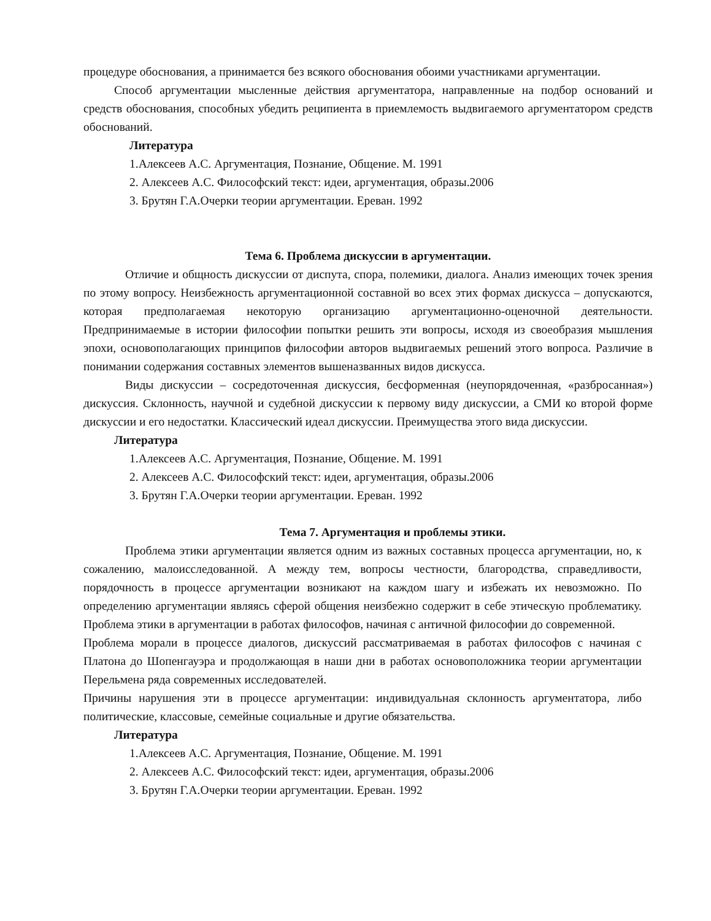процедуре обоснования, а принимается без всякого обоснования обоими участниками аргументации.
Способ аргументации мысленные действия аргументатора, направленные на подбор оснований и средств обоснования, способных убедить реципиента в приемлемость выдвигаемого аргументатором средств обоснований.
Литература
1.Алексеев А.С. Аргументация, Познание, Общение. М. 1991
2. Алексеев А.С. Философский текст: идеи, аргументация, образы.2006
3. Брутян Г.А.Очерки теории аргументации. Ереван. 1992
Тема 6. Проблема дискуссии в аргументации.
Отличие и общность дискуссии от диспута, спора, полемики, диалога. Анализ имеющих точек зрения по этому вопросу. Неизбежность аргументационной составной во всех этих формах дискусса – допускаются, которая предполагаемая некоторую организацию аргументационно-оценочной деятельности. Предпринимаемые в истории философии попытки решить эти вопросы, исходя из своеобразия мышления эпохи, основополагающих принципов философии авторов выдвигаемых решений этого вопроса. Различие в понимании содержания составных элементов вышеназванных видов дискусса.
Виды дискуссии – сосредоточенная дискуссия, бесформенная (неупорядоченная, «разбросанная») дискуссия. Склонность, научной и судебной дискуссии к первому виду дискуссии, а СМИ ко второй форме дискуссии и его недостатки. Классический идеал дискуссии. Преимущества этого вида дискуссии.
Литература
1.Алексеев А.С. Аргументация, Познание, Общение. М. 1991
2. Алексеев А.С. Философский текст: идеи, аргументация, образы.2006
3. Брутян Г.А.Очерки теории аргументации. Ереван. 1992
Тема 7. Аргументация и проблемы этики.
Проблема этики аргументации является одним из важных составных процесса аргументации, но, к сожалению, малоисследованной. А между тем, вопросы честности, благородства, справедливости, порядочность в процессе аргументации возникают на каждом шагу и избежать их невозможно. По определению аргументации являясь сферой общения неизбежно содержит в себе этическую проблематику. Проблема этики в аргументации в работах философов, начиная с античной философии до современной.
Проблема морали в процессе диалогов, дискуссий рассматриваемая в работах философов с начиная с Платона до Шопенгауэра и продолжающая в наши дни в работах основоположника теории аргументации Перельмена ряда современных исследователей.
Причины нарушения эти в процессе аргументации: индивидуальная склонность аргументатора, либо политические, классовые, семейные социальные и другие обязательства.
Литература
1.Алексеев А.С. Аргументация, Познание, Общение. М. 1991
2. Алексеев А.С. Философский текст: идеи, аргументация, образы.2006
3. Брутян Г.А.Очерки теории аргументации. Ереван. 1992